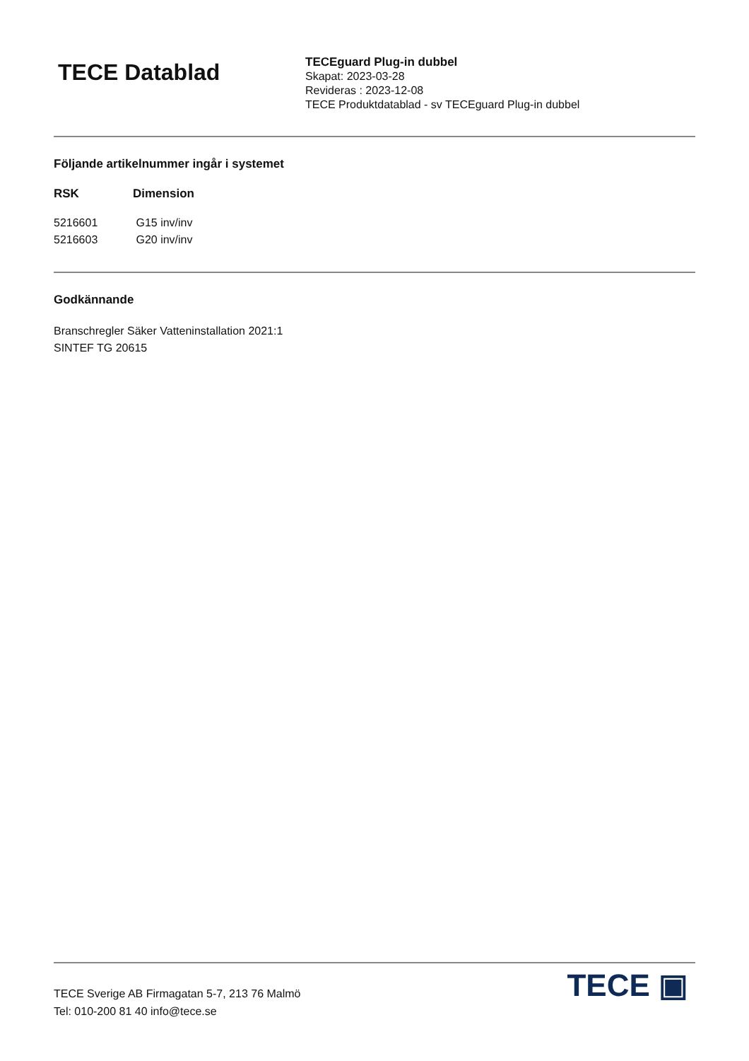TECE Datablad
TECEguard Plug-in dubbel
Skapat: 2023-03-28
Revideras : 2023-12-08
TECE Produktdatablad - sv TECEguard Plug-in dubbel
Följande artikelnummer ingår i systemet
| RSK | Dimension |
| --- | --- |
| 5216601 | G15 inv/inv |
| 5216603 | G20 inv/inv |
Godkännande
Branschregler Säker Vatteninstallation 2021:1
SINTEF TG 20615
TECE Sverige AB Firmagatan 5-7, 213 76 Malmö
Tel: 010-200 81 40 info@tece.se
TECE ▣